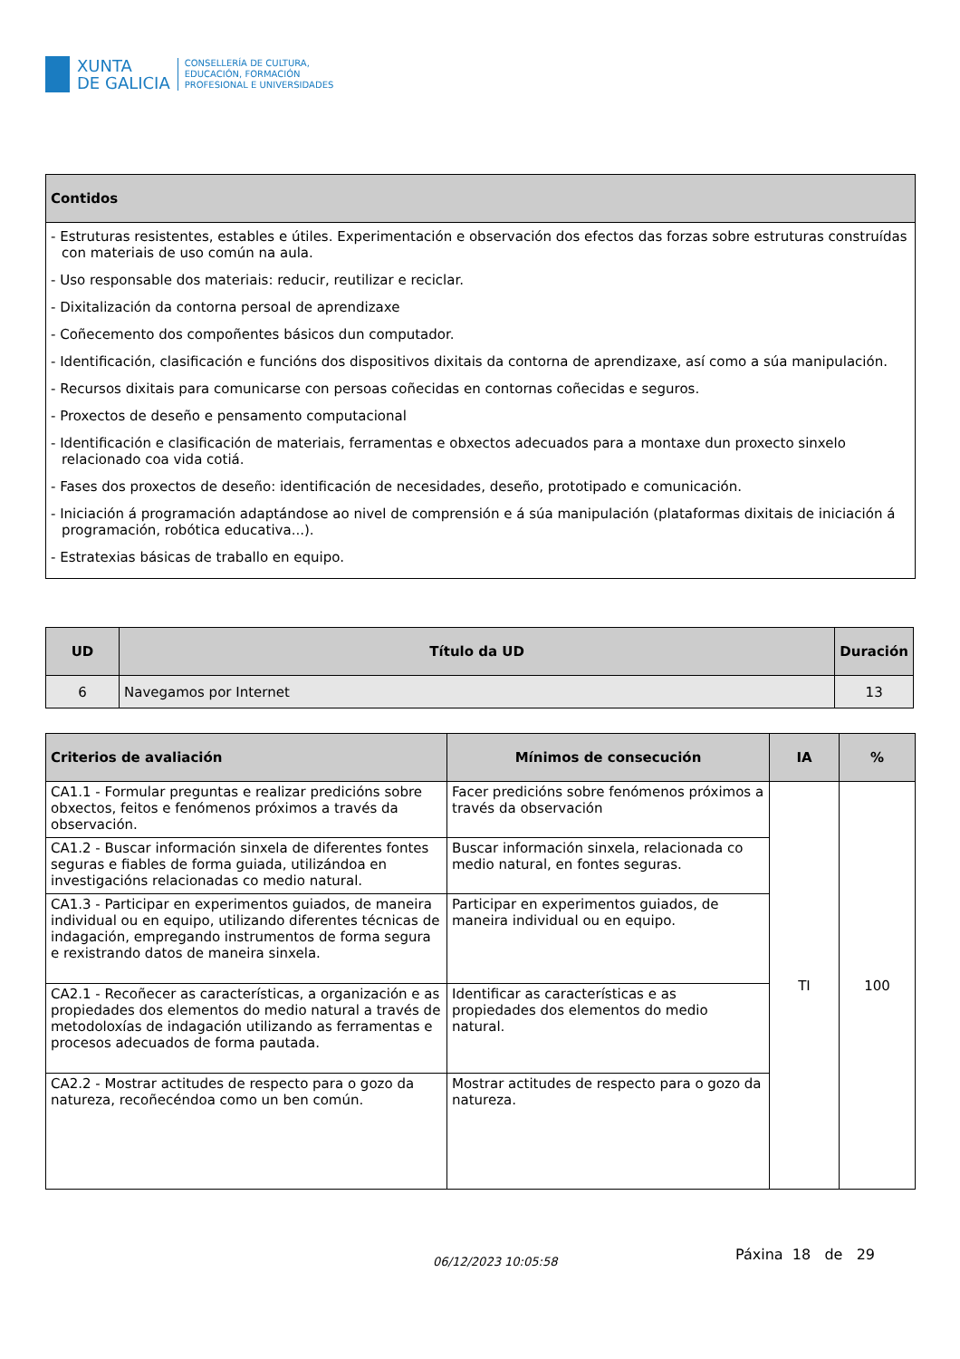XUNTA
DE GALICIA
CONSELLERÍA DE CULTURA,
EDUCACIÓN, FORMACIÓN
PROFESIONAL E UNIVERSIDADES
| Contidos |
| --- |
| - Estruturas resistentes, estables e útiles. Experimentación e observación dos efectos das forzas sobre estruturas construídas con materiais de uso común na aula. - Uso responsable dos materiais: reducir, reutilizar e reciclar. - Dixitalización da contorna persoal de aprendizaxe - Coñecemento dos compoñentes básicos dun computador. - Identificación, clasificación e funcións dos dispositivos dixitais da contorna de aprendizaxe, así como a súa manipulación. - Recursos dixitais para comunicarse con persoas coñecidas en contornas coñecidas e seguros. - Proxectos de deseño e pensamento computacional - Identificación e clasificación de materiais, ferramentas e obxectos adecuados para a montaxe dun proxecto sinxelo relacionado coa vida cotiá. - Fases dos proxectos de deseño: identificación de necesidades, deseño, prototipado e comunicación. - Iniciación á programación adaptándose ao nivel de comprensión e á súa manipulación (plataformas dixitais de iniciación á programación, robótica educativa...). - Estratexias básicas de traballo en equipo. |
| UD | Título da UD | Duración |
| --- | --- | --- |
| 6 | Navegamos por Internet | 13 |
| Criterios de avaliación | Mínimos de consecución | IA | % |
| --- | --- | --- | --- |
| CA1.1 - Formular preguntas e realizar predicións sobre obxectos, feitos e fenómenos próximos a través da observación. | Facer predicións sobre fenómenos próximos a través da observación | TI | 100 |
| CA1.2 - Buscar información sinxela de diferentes fontes seguras e fiables de forma guiada, utilizándoa en investigacións relacionadas co medio natural. | Buscar información sinxela, relacionada co medio natural, en fontes seguras. | | |
| CA1.3 - Participar en experimentos guiados, de maneira individual ou en equipo, utilizando diferentes técnicas de indagación, empregando instrumentos de forma segura e rexistrando datos de maneira sinxela. | Participar en experimentos guiados, de maneira individual ou en equipo. | | |
| CA2.1 - Recoñecer as características, a organización e as propiedades dos elementos do medio natural a través de metodoloxías de indagación utilizando as ferramentas e procesos adecuados de forma pautada. | Identificar as características e as propiedades dos elementos do medio natural. | | |
| CA2.2 - Mostrar actitudes de respecto para o gozo da natureza, recoñecéndoa como un ben común. | Mostrar actitudes de respecto para o gozo da natureza. | | |
06/12/2023 10:05:58 Páxina 18 de 29